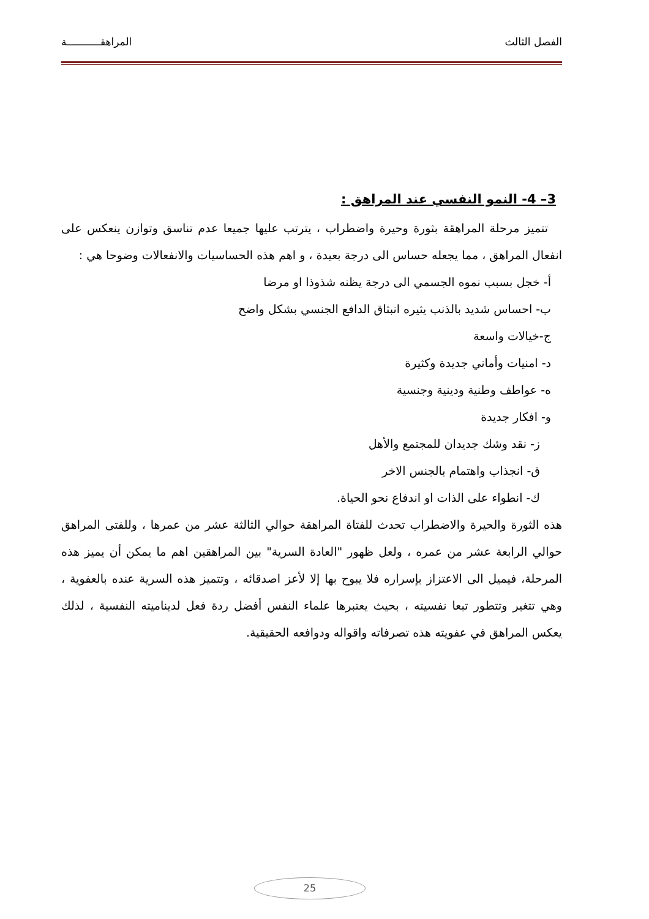الفصل الثالث المراهقـــــــــــة
3– 4- النمو النفسي عند المراهق :
تتميز مرحلة المراهقة بثورة وحيرة واضطراب ، يترتب عليها جميعا عدم تناسق وتوازن ينعكس على انفعال المراهق ، مما يجعله حساس الى درجة بعيدة ، و اهم هذه الحساسيات والانفعالات وضوحا هي :
أ- خجل بسبب نموه الجسمي الى درجة يظنه شذوذا او مرضا
ب- احساس شديد بالذنب يثيره انبثاق الدافع الجنسي بشكل واضح
ج-خيالات واسعة
د- امنيات وأماني جديدة وكثيرة
ه- عواطف وطنية ودينية وجنسية
و- افكار جديدة
ز- نقد وشك جديدان للمجتمع والأهل
ق- انجذاب واهتمام بالجنس الاخر
ك- انطواء على الذات او اندفاع نحو الحياة.
هذه الثورة والحيرة والاضطراب تحدث للفتاة المراهقة حوالي الثالثة عشر من عمرها ، وللفتى المراهق حوالي الرابعة عشر من عمره ، ولعل ظهور "العادة السرية" بين المراهقين اهم ما يمكن أن يميز هذه المرحلة، فيميل الى الاعتزاز بإسراره فلا يبوح بها إلا لأعز اصدقائه ، وتتميز هذه السرية عنده بالعفوية ، وهي تتغير وتتطور تبعا نفسيته ، بحيث يعتبرها علماء النفس أفضل ردة فعل لديناميته النفسية ، لذلك يعكس المراهق في عفويته هذه تصرفاته واقواله ودوافعه الحقيقية.
25